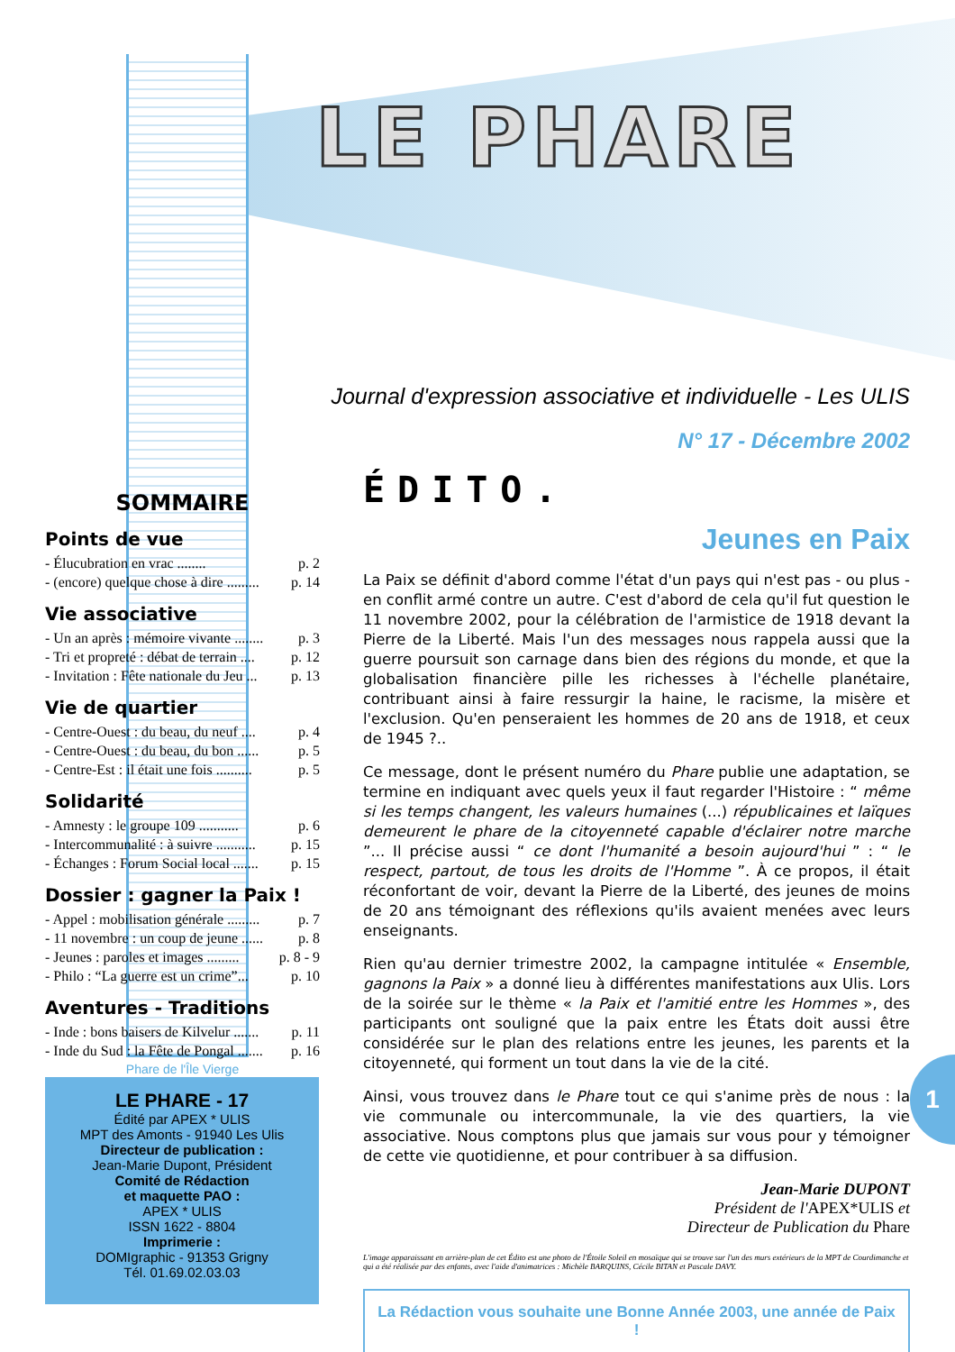LE PHARE
Journal d'expression associative et individuelle - Les ULIS
N° 17 - Décembre 2002
SOMMAIRE
Points de vue
- Élucubration en vrac ........ p. 2
- (encore) quelque chose à dire ......... p. 14
Vie associative
- Un an après : mémoire vivante ........ p. 3
- Tri et propreté : débat de terrain .... p. 12
- Invitation : Fête nationale du Jeu ... p. 13
Vie de quartier
- Centre-Ouest : du beau, du neuf .... p. 4
- Centre-Ouest : du beau, du bon ...... p. 5
- Centre-Est : il était une fois .......... p. 5
Solidarité
- Amnesty : le groupe 109 ........... p. 6
- Intercommunalité : à suivre ........... p. 15
- Échanges : Forum Social local ....... p. 15
Dossier : gagner la Paix !
- Appel : mobilisation générale ......... p. 7
- 11 novembre : un coup de jeune ...... p. 8
- Jeunes : paroles et images ......... p. 8 - 9
- Philo : “La guerre est un crime”... p. 10
Aventures - Traditions
- Inde : bons baisers de Kilvelur ....... p. 11
- Inde du Sud : la Fête de Pongal ....... p. 16
Phare de l'Île Vierge
LE PHARE - 17
Édité par APEX * ULIS
MPT des Amonts - 91940 Les Ulis
Directeur de publication :
Jean-Marie Dupont, Président
Comité de Rédaction
et maquette PAO :
APEX * ULIS
ISSN 1622 - 8804
Imprimerie :
DOMIgraphic - 91353 Grigny
Tél. 01.69.02.03.03
ÉDITO.
Jeunes en Paix
La Paix se définit d'abord comme l'état d'un pays qui n'est pas - ou plus - en conflit armé contre un autre. C'est d'abord de cela qu'il fut question le 11 novembre 2002, pour la célébration de l'armistice de 1918 devant la Pierre de la Liberté. Mais l'un des messages nous rappela aussi que la guerre poursuit son carnage dans bien des régions du monde, et que la globalisation financière pille les richesses à l'échelle planétaire, contribuant ainsi à faire ressurgir la haine, le racisme, la misère et l'exclusion. Qu'en penseraient les hommes de 20 ans de 1918, et ceux de 1945 ?..
Ce message, dont le présent numéro du Phare publie une adaptation, se termine en indiquant avec quels yeux il faut regarder l'Histoire : “ même si les temps changent, les valeurs humaines (...) républicaines et laïques demeurent le phare de la citoyenneté capable d'éclairer notre marche ”... Il précise aussi “ ce dont l'humanité a besoin aujourd'hui ” : “ le respect, partout, de tous les droits de l'Homme ”. À ce propos, il était réconfortant de voir, devant la Pierre de la Liberté, des jeunes de moins de 20 ans témoignant des réflexions qu'ils avaient menées avec leurs enseignants.
Rien qu'au dernier trimestre 2002, la campagne intitulée « Ensemble, gagnons la Paix » a donné lieu à différentes manifestations aux Ulis. Lors de la soirée sur le thème « la Paix et l'amitié entre les Hommes », des participants ont souligné que la paix entre les États doit aussi être considérée sur le plan des relations entre les jeunes, les parents et la citoyenneté, qui forment un tout dans la vie de la cité.
Ainsi, vous trouvez dans le Phare tout ce qui s'anime près de nous : la vie communale ou intercommunale, la vie des quartiers, la vie associative. Nous comptons plus que jamais sur vous pour y témoigner de cette vie quotidienne, et pour contribuer à sa diffusion.
Jean-Marie DUPONT
Président de l'APEX*ULIS et
Directeur de Publication du Phare
L'image apparaissant en arrière-plan de cet Édito est une photo de l'Étoile Soleil en mosaïque qui se trouve sur l'un des murs extérieurs de la MPT de Courdimanche et qui a été réalisée par des enfants, avec l'aide d'animatrices : Michèle BARQUINS, Cécile BITAN et Pascale DAVY.
La Rédaction vous souhaite une Bonne Année 2003, une année de Paix !
1